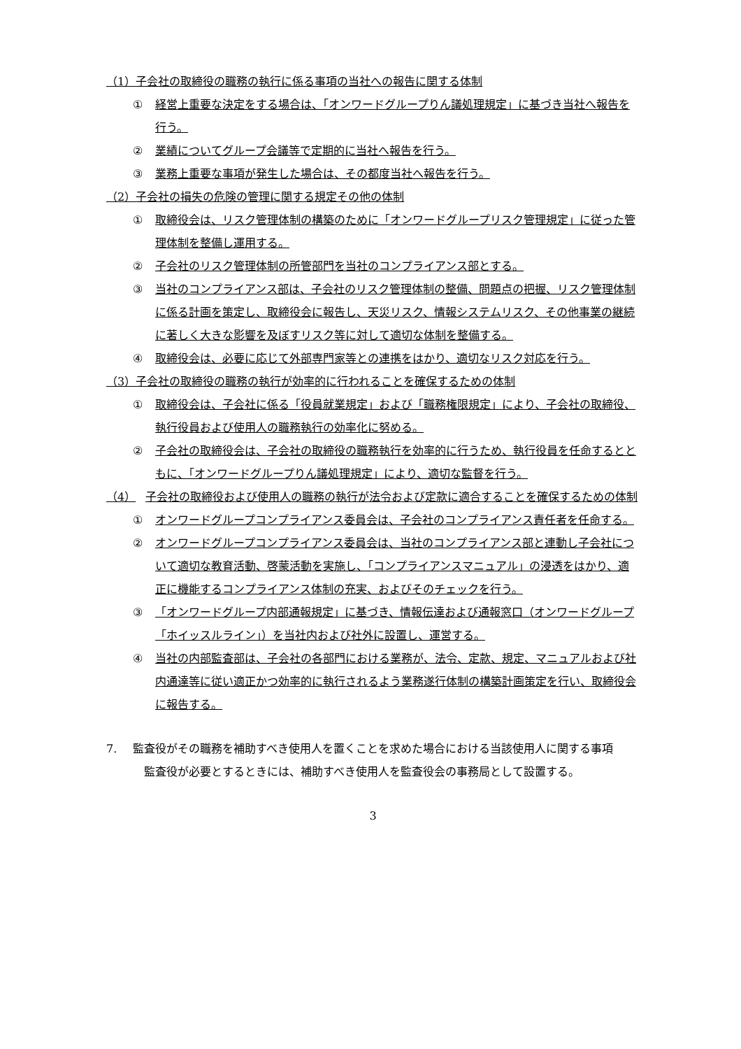（1）子会社の取締役の職務の執行に係る事項の当社への報告に関する体制
① 経営上重要な決定をする場合は、「オンワードグループりん議処理規定」に基づき当社へ報告を行う。
② 業績についてグループ会議等で定期的に当社へ報告を行う。
③ 業務上重要な事項が発生した場合は、その都度当社へ報告を行う。
（2）子会社の損失の危険の管理に関する規定その他の体制
① 取締役会は、リスク管理体制の構築のために「オンワードグループリスク管理規定」に従った管理体制を整備し運用する。
② 子会社のリスク管理体制の所管部門を当社のコンプライアンス部とする。
③ 当社のコンプライアンス部は、子会社のリスク管理体制の整備、問題点の把握、リスク管理体制に係る計画を策定し、取締役会に報告し、天災リスク、情報システムリスク、その他事業の継続に著しく大きな影響を及ぼすリスク等に対して適切な体制を整備する。
④ 取締役会は、必要に応じて外部専門家等との連携をはかり、適切なリスク対応を行う。
（3）子会社の取締役の職務の執行が効率的に行われることを確保するための体制
① 取締役会は、子会社に係る「役員就業規定」および「職務権限規定」により、子会社の取締役、執行役員および使用人の職務執行の効率化に努める。
② 子会社の取締役会は、子会社の取締役の職務執行を効率的に行うため、執行役員を任命するとともに、「オンワードグループりん議処理規定」により、適切な監督を行う。
（4） 子会社の取締役および使用人の職務の執行が法令および定款に適合することを確保するための体制
① オンワードグループコンプライアンス委員会は、子会社のコンプライアンス責任者を任命する。
② オンワードグループコンプライアンス委員会は、当社のコンプライアンス部と連動し子会社について適切な教育活動、啓蒙活動を実施し、「コンプライアンスマニュアル」の浸透をはかり、適正に機能するコンプライアンス体制の充実、およびそのチェックを行う。
③ 「オンワードグループ内部通報規定」に基づき、情報伝達および通報窓口（オンワードグループ「ホイッスルライン」）を当社内および社外に設置し、運営する。
④ 当社の内部監査部は、子会社の各部門における業務が、法令、定款、規定、マニュアルおよび社内通達等に従い適正かつ効率的に執行されるよう業務遂行体制の構築計画策定を行い、取締役会に報告する。
7. 監査役がその職務を補助すべき使用人を置くことを求めた場合における当該使用人に関する事項
　監査役が必要とするときには、補助すべき使用人を監査役会の事務局として設置する。
3